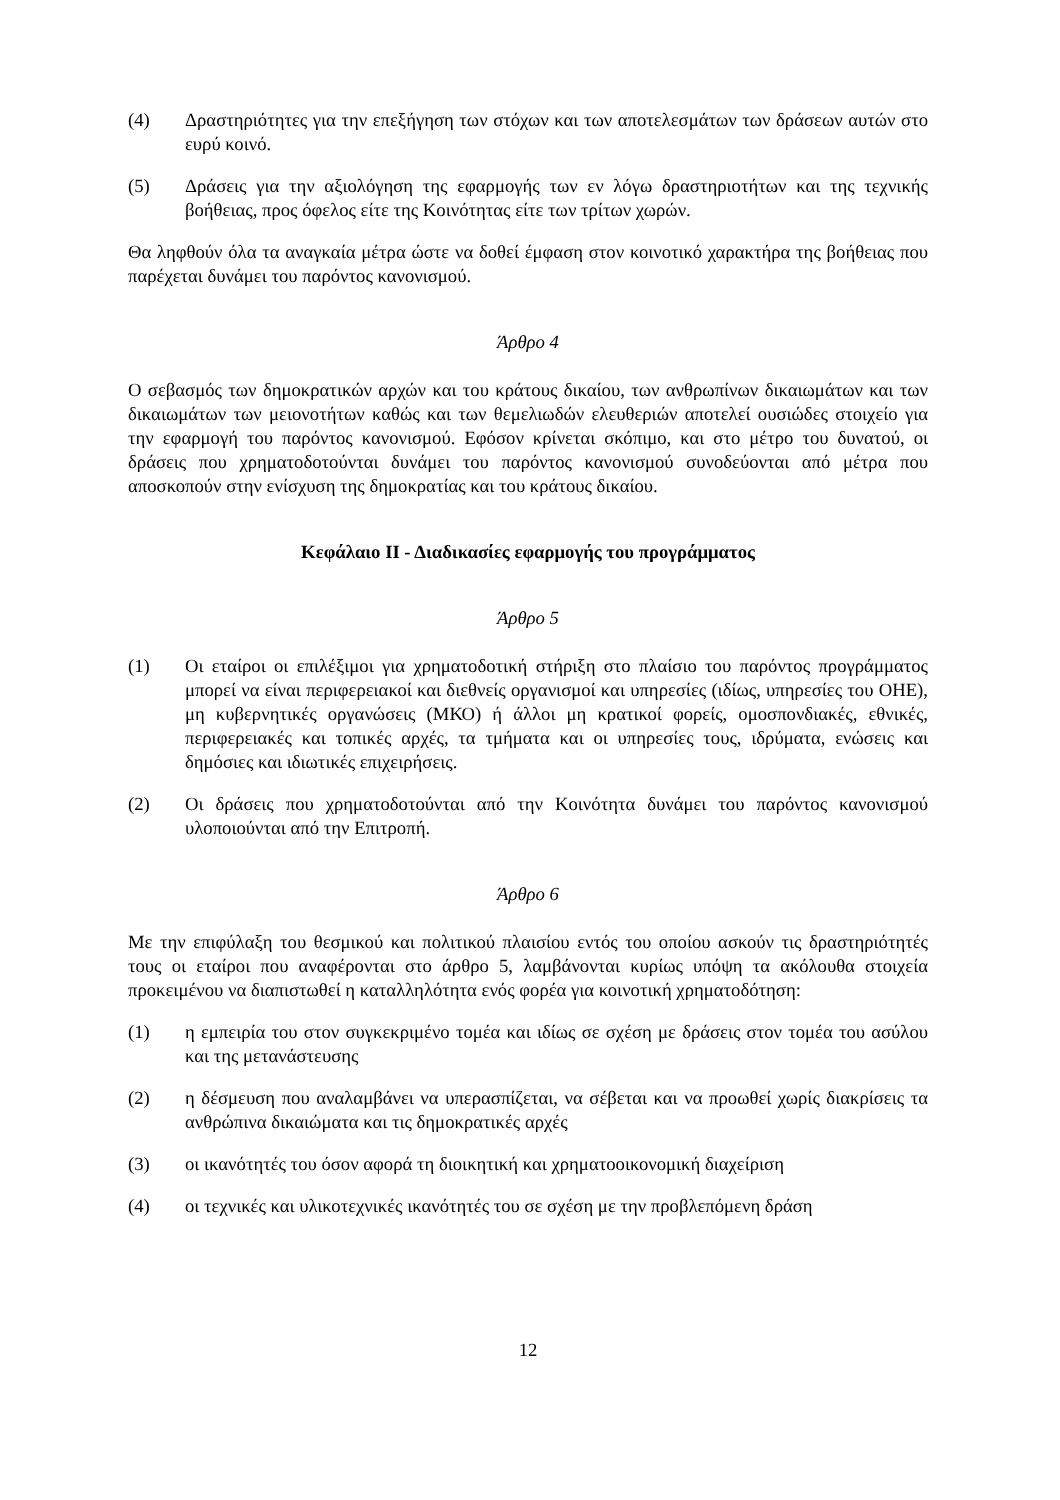(4) Δραστηριότητες για την επεξήγηση των στόχων και των αποτελεσμάτων των δράσεων αυτών στο ευρύ κοινό.
(5) Δράσεις για την αξιολόγηση της εφαρμογής των εν λόγω δραστηριοτήτων και της τεχνικής βοήθειας, προς όφελος είτε της Κοινότητας είτε των τρίτων χωρών.
Θα ληφθούν όλα τα αναγκαία μέτρα ώστε να δοθεί έμφαση στον κοινοτικό χαρακτήρα της βοήθειας που παρέχεται δυνάμει του παρόντος κανονισμού.
Άρθρο 4
Ο σεβασμός των δημοκρατικών αρχών και του κράτους δικαίου, των ανθρωπίνων δικαιωμάτων και των δικαιωμάτων των μειονοτήτων καθώς και των θεμελιωδών ελευθεριών αποτελεί ουσιώδες στοιχείο για την εφαρμογή του παρόντος κανονισμού. Εφόσον κρίνεται σκόπιμο, και στο μέτρο του δυνατού, οι δράσεις που χρηματοδοτούνται δυνάμει του παρόντος κανονισμού συνοδεύονται από μέτρα που αποσκοπούν στην ενίσχυση της δημοκρατίας και του κράτους δικαίου.
Κεφάλαιο ΙΙ - Διαδικασίες εφαρμογής του προγράμματος
Άρθρο 5
(1) Οι εταίροι οι επιλέξιμοι για χρηματοδοτική στήριξη στο πλαίσιο του παρόντος προγράμματος μπορεί να είναι περιφερειακοί και διεθνείς οργανισμοί και υπηρεσίες (ιδίως, υπηρεσίες του ΟΗΕ), μη κυβερνητικές οργανώσεις (ΜΚΟ) ή άλλοι μη κρατικοί φορείς, ομοσπονδιακές, εθνικές, περιφερειακές και τοπικές αρχές, τα τμήματα και οι υπηρεσίες τους, ιδρύματα, ενώσεις και δημόσιες και ιδιωτικές επιχειρήσεις.
(2) Οι δράσεις που χρηματοδοτούνται από την Κοινότητα δυνάμει του παρόντος κανονισμού υλοποιούνται από την Επιτροπή.
Άρθρο 6
Με την επιφύλαξη του θεσμικού και πολιτικού πλαισίου εντός του οποίου ασκούν τις δραστηριότητές τους οι εταίροι που αναφέρονται στο άρθρο 5, λαμβάνονται κυρίως υπόψη τα ακόλουθα στοιχεία προκειμένου να διαπιστωθεί η καταλληλότητα ενός φορέα για κοινοτική χρηματοδότηση:
(1) η εμπειρία του στον συγκεκριμένο τομέα και ιδίως σε σχέση με δράσεις στον τομέα του ασύλου και της μετανάστευσης
(2) η δέσμευση που αναλαμβάνει να υπερασπίζεται, να σέβεται και να προωθεί χωρίς διακρίσεις τα ανθρώπινα δικαιώματα και τις δημοκρατικές αρχές
(3) οι ικανότητές του όσον αφορά τη διοικητική και χρηματοοικονομική διαχείριση
(4) οι τεχνικές και υλικοτεχνικές ικανότητές του σε σχέση με την προβλεπόμενη δράση
12